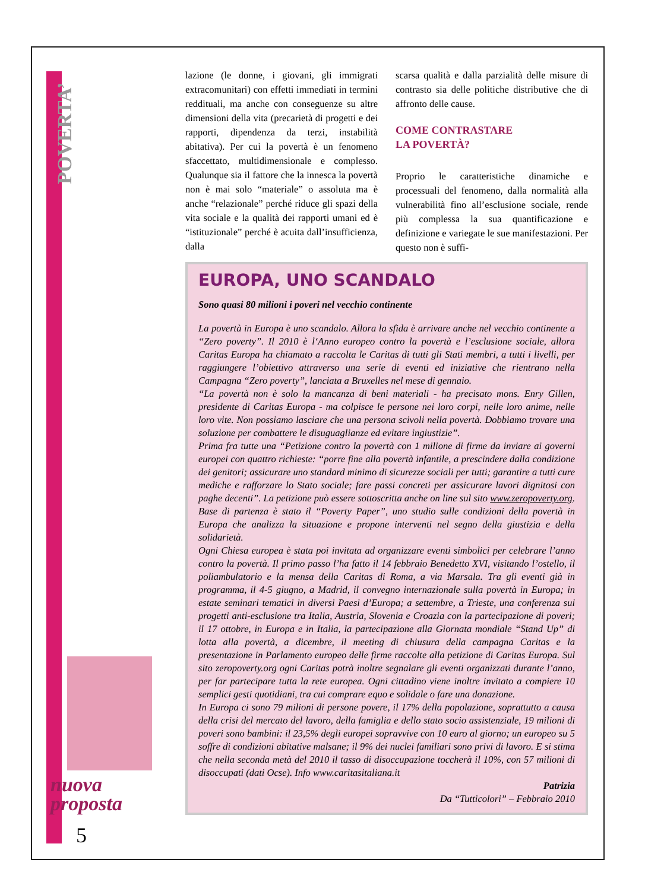POVERTA’
nuova
proposta
5
lazione (le donne, i giovani, gli immigrati extracomunitari) con effetti immediati in termini reddituali, ma anche con conseguenze su altre dimensioni della vita (precarietà di progetti e dei rapporti, dipendenza da terzi, instabilità abitativa). Per cui la povertà è un fenomeno sfaccettato, multidimensionale e complesso. Qualunque sia il fattore che la innesca la povertà non è mai solo “materiale” o assoluta ma è anche “relazionale” perché riduce gli spazi della vita sociale e la qualità dei rapporti umani ed è “istituzionale” perché è acuita dall’insufficienza, dalla
scarsa qualità e dalla parzialità delle misure di contrasto sia delle politiche distributive che di affronto delle cause.
COME CONTRASTARE
LA POVERTÀ?
Proprio le caratteristiche dinamiche e processuali del fenomeno, dalla normalità alla vulnerabilità fino all’esclusione sociale, rende più complessa la sua quantificazione e definizione e variegate le sue manifestazioni. Per questo non è suffi-
EUROPA, UNO SCANDALO
Sono quasi 80 milioni i poveri nel vecchio continente
La povertà in Europa è uno scandalo. Allora la sfida è arrivare anche nel vecchio continente a “Zero poverty”. Il 2010 è l‘Anno europeo contro la povertà e l’esclusione sociale, allora Caritas Europa ha chiamato a raccolta le Caritas di tutti gli Stati membri, a tutti i livelli, per raggiungere l’obiettivo attraverso una serie di eventi ed iniziative che rientrano nella Campagna “Zero poverty”, lanciata a Bruxelles nel mese di gennaio.
“La povertà non è solo la mancanza di beni materiali - ha precisato mons. Enry Gillen, presidente di Caritas Europa - ma colpisce le persone nei loro corpi, nelle loro anime, nelle loro vite. Non possiamo lasciare che una persona scivoli nella povertà. Dobbiamo trovare una soluzione per combattere le disuguaglianze ed evitare ingiustizie”.
Prima fra tutte una “Petizione contro la povertà con 1 milione di firme da inviare ai governi europei con quattro richieste: “porre fine alla povertà infantile, a prescindere dalla condizione dei genitori; assicurare uno standard minimo di sicurezze sociali per tutti; garantire a tutti cure mediche e rafforzare lo Stato sociale; fare passi concreti per assicurare lavori dignitosi con paghe decenti”. La petizione può essere sottoscritta anche on line sul sito www.zeropoverty.org. Base di partenza è stato il “Poverty Paper”, uno studio sulle condizioni della povertà in Europa che analizza la situazione e propone interventi nel segno della giustizia e della solidarietà.
Ogni Chiesa europea è stata poi invitata ad organizzare eventi simbolici per celebrare l’anno contro la povertà. Il primo passo l’ha fatto il 14 febbraio Benedetto XVI, visitando l’ostello, il poliambulatorio e la mensa della Caritas di Roma, a via Marsala. Tra gli eventi già in programma, il 4-5 giugno, a Madrid, il convegno internazionale sulla povertà in Europa; in estate seminari tematici in diversi Paesi d’Europa; a settembre, a Trieste, una conferenza sui progetti anti-esclusione tra Italia, Austria, Slovenia e Croazia con la partecipazione di poveri; il 17 ottobre, in Europa e in Italia, la partecipazione alla Giornata mondiale “Stand Up” di lotta alla povertà, a dicembre, il meeting di chiusura della campagna Caritas e la presentazione in Parlamento europeo delle firme raccolte alla petizione di Caritas Europa. Sul sito zeropoverty.org ogni Caritas potrà inoltre segnalare gli eventi organizzati durante l’anno, per far partecipare tutta la rete europea. Ogni cittadino viene inoltre invitato a compiere 10 semplici gesti quotidiani, tra cui comprare equo e solidale o fare una donazione.
In Europa ci sono 79 milioni di persone povere, il 17% della popolazione, soprattutto a causa della crisi del mercato del lavoro, della famiglia e dello stato socio assistenziale, 19 milioni di poveri sono bambini: il 23,5% degli europei sopravvive con 10 euro al giorno; un europeo su 5 soffre di condizioni abitative malsane; il 9% dei nuclei familiari sono privi di lavoro. E si stima che nella seconda metà del 2010 il tasso di disoccupazione toccherà il 10%, con 57 milioni di disoccupati (dati Ocse). Info www.caritasitaliana.it
Patrizia
Da “Tutticolori” – Febbraio 2010